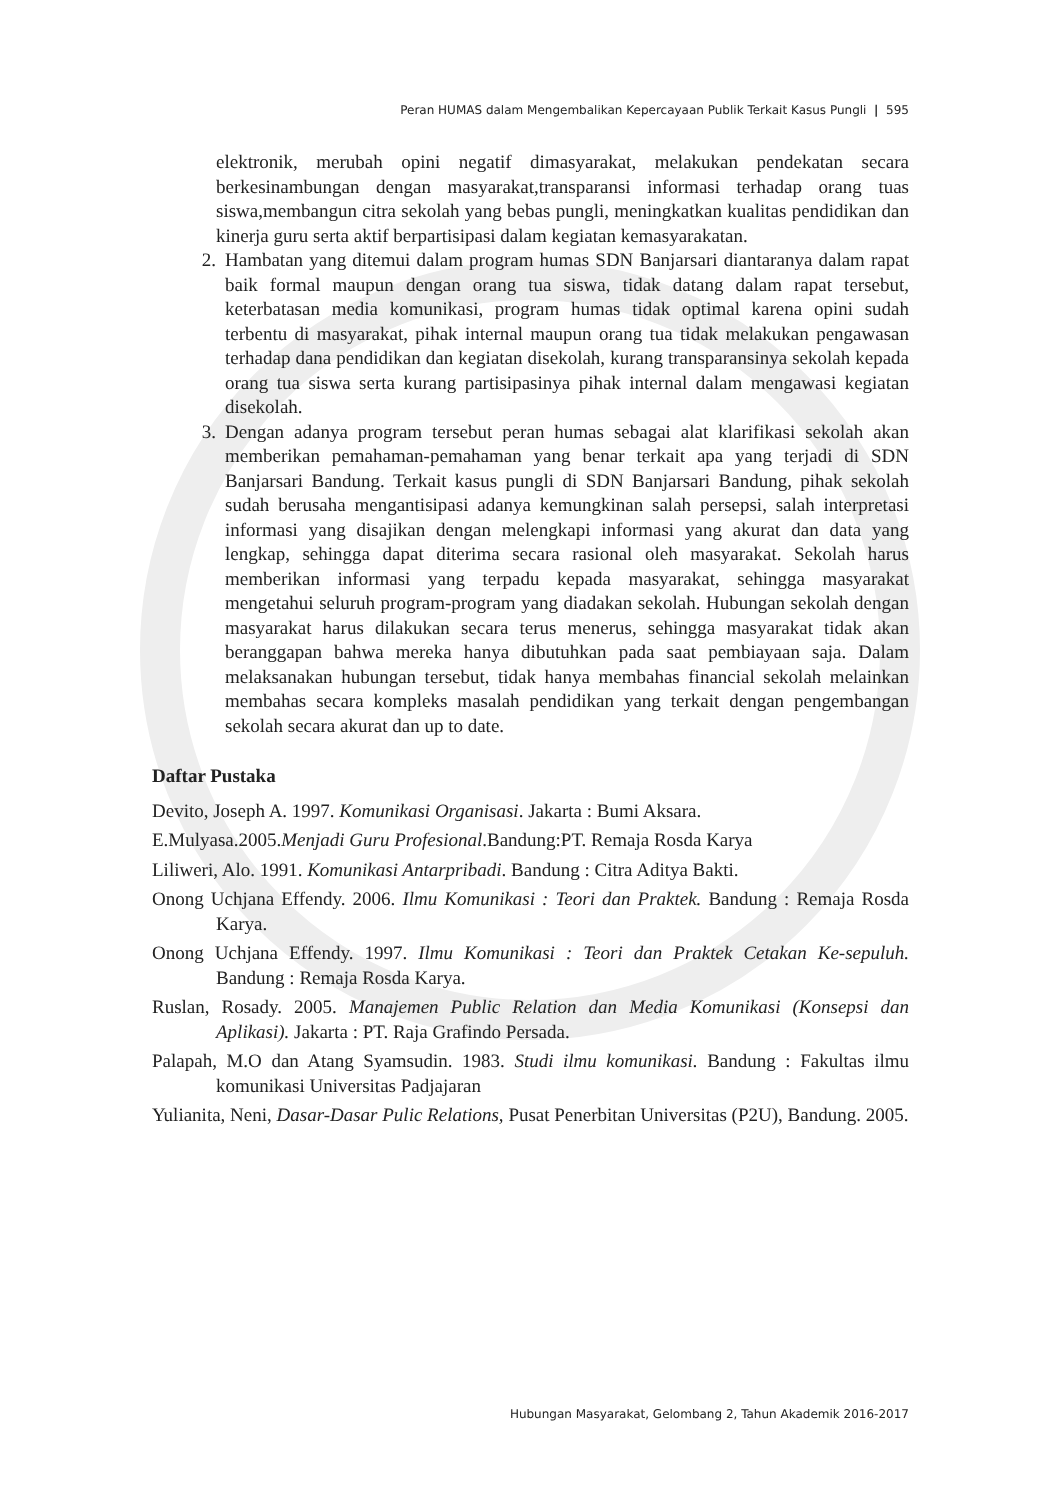Peran HUMAS dalam Mengembalikan Kepercayaan Publik Terkait Kasus Pungli | 595
elektronik, merubah opini negatif dimasyarakat, melakukan pendekatan secara berkesinambungan dengan masyarakat,transparansi informasi terhadap orang tuas siswa,membangun citra sekolah yang bebas pungli, meningkatkan kualitas pendidikan dan kinerja guru serta aktif berpartisipasi dalam kegiatan kemasyarakatan.
2. Hambatan yang ditemui dalam program humas SDN Banjarsari diantaranya dalam rapat baik formal maupun dengan orang tua siswa, tidak datang dalam rapat tersebut, keterbatasan media komunikasi, program humas tidak optimal karena opini sudah terbentu di masyarakat, pihak internal maupun orang tua tidak melakukan pengawasan terhadap dana pendidikan dan kegiatan disekolah, kurang transparansinya sekolah kepada orang tua siswa serta kurang partisipasinya pihak internal dalam mengawasi kegiatan disekolah.
3. Dengan adanya program tersebut peran humas sebagai alat klarifikasi sekolah akan memberikan pemahaman-pemahaman yang benar terkait apa yang terjadi di SDN Banjarsari Bandung. Terkait kasus pungli di SDN Banjarsari Bandung, pihak sekolah sudah berusaha mengantisipasi adanya kemungkinan salah persepsi, salah interpretasi informasi yang disajikan dengan melengkapi informasi yang akurat dan data yang lengkap, sehingga dapat diterima secara rasional oleh masyarakat. Sekolah harus memberikan informasi yang terpadu kepada masyarakat, sehingga masyarakat mengetahui seluruh program-program yang diadakan sekolah. Hubungan sekolah dengan masyarakat harus dilakukan secara terus menerus, sehingga masyarakat tidak akan beranggapan bahwa mereka hanya dibutuhkan pada saat pembiayaan saja. Dalam melaksanakan hubungan tersebut, tidak hanya membahas financial sekolah melainkan membahas secara kompleks masalah pendidikan yang terkait dengan pengembangan sekolah secara akurat dan up to date.
Daftar Pustaka
Devito, Joseph A. 1997. Komunikasi Organisasi. Jakarta : Bumi Aksara.
E.Mulyasa.2005.Menjadi Guru Profesional.Bandung:PT. Remaja Rosda Karya
Liliweri, Alo. 1991. Komunikasi Antarpribadi. Bandung : Citra Aditya Bakti.
Onong Uchjana Effendy. 2006. Ilmu Komunikasi : Teori dan Praktek. Bandung : Remaja Rosda Karya.
Onong Uchjana Effendy. 1997. Ilmu Komunikasi : Teori dan Praktek Cetakan Ke-sepuluh. Bandung : Remaja Rosda Karya.
Ruslan, Rosady. 2005. Manajemen Public Relation dan Media Komunikasi (Konsepsi dan Aplikasi). Jakarta : PT. Raja Grafindo Persada.
Palapah, M.O dan Atang Syamsudin. 1983. Studi ilmu komunikasi. Bandung : Fakultas ilmu komunikasi Universitas Padjajaran
Yulianita, Neni, Dasar-Dasar Pulic Relations, Pusat Penerbitan Universitas (P2U), Bandung. 2005.
Hubungan Masyarakat, Gelombang 2, Tahun Akademik 2016-2017